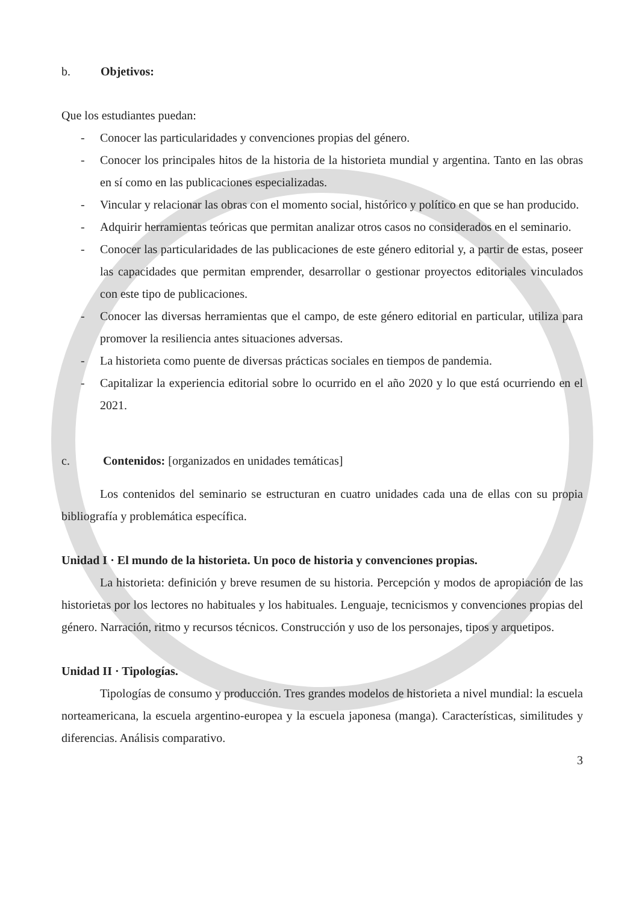b. Objetivos:
Que los estudiantes puedan:
- Conocer las particularidades y convenciones propias del género.
- Conocer los principales hitos de la historia de la historieta mundial y argentina. Tanto en las obras en sí como en las publicaciones especializadas.
- Vincular y relacionar las obras con el momento social, histórico y político en que se han producido.
- Adquirir herramientas teóricas que permitan analizar otros casos no considerados en el seminario.
- Conocer las particularidades de las publicaciones de este género editorial y, a partir de estas, poseer las capacidades que permitan emprender, desarrollar o gestionar proyectos editoriales vinculados con este tipo de publicaciones.
- Conocer las diversas herramientas que el campo, de este género editorial en particular, utiliza para promover la resiliencia antes situaciones adversas.
- La historieta como puente de diversas prácticas sociales en tiempos de pandemia.
- Capitalizar la experiencia editorial sobre lo ocurrido en el año 2020 y lo que está ocurriendo en el 2021.
c. Contenidos: [organizados en unidades temáticas]
Los contenidos del seminario se estructuran en cuatro unidades cada una de ellas con su propia bibliografía y problemática específica.
Unidad I · El mundo de la historieta. Un poco de historia y convenciones propias.
La historieta: definición y breve resumen de su historia. Percepción y modos de apropiación de las historietas por los lectores no habituales y los habituales. Lenguaje, tecnicismos y convenciones propias del género. Narración, ritmo y recursos técnicos. Construcción y uso de los personajes, tipos y arquetipos.
Unidad II · Tipologías.
Tipologías de consumo y producción. Tres grandes modelos de historieta a nivel mundial: la escuela norteamericana, la escuela argentino-europea y la escuela japonesa (manga). Características, similitudes y diferencias. Análisis comparativo.
3